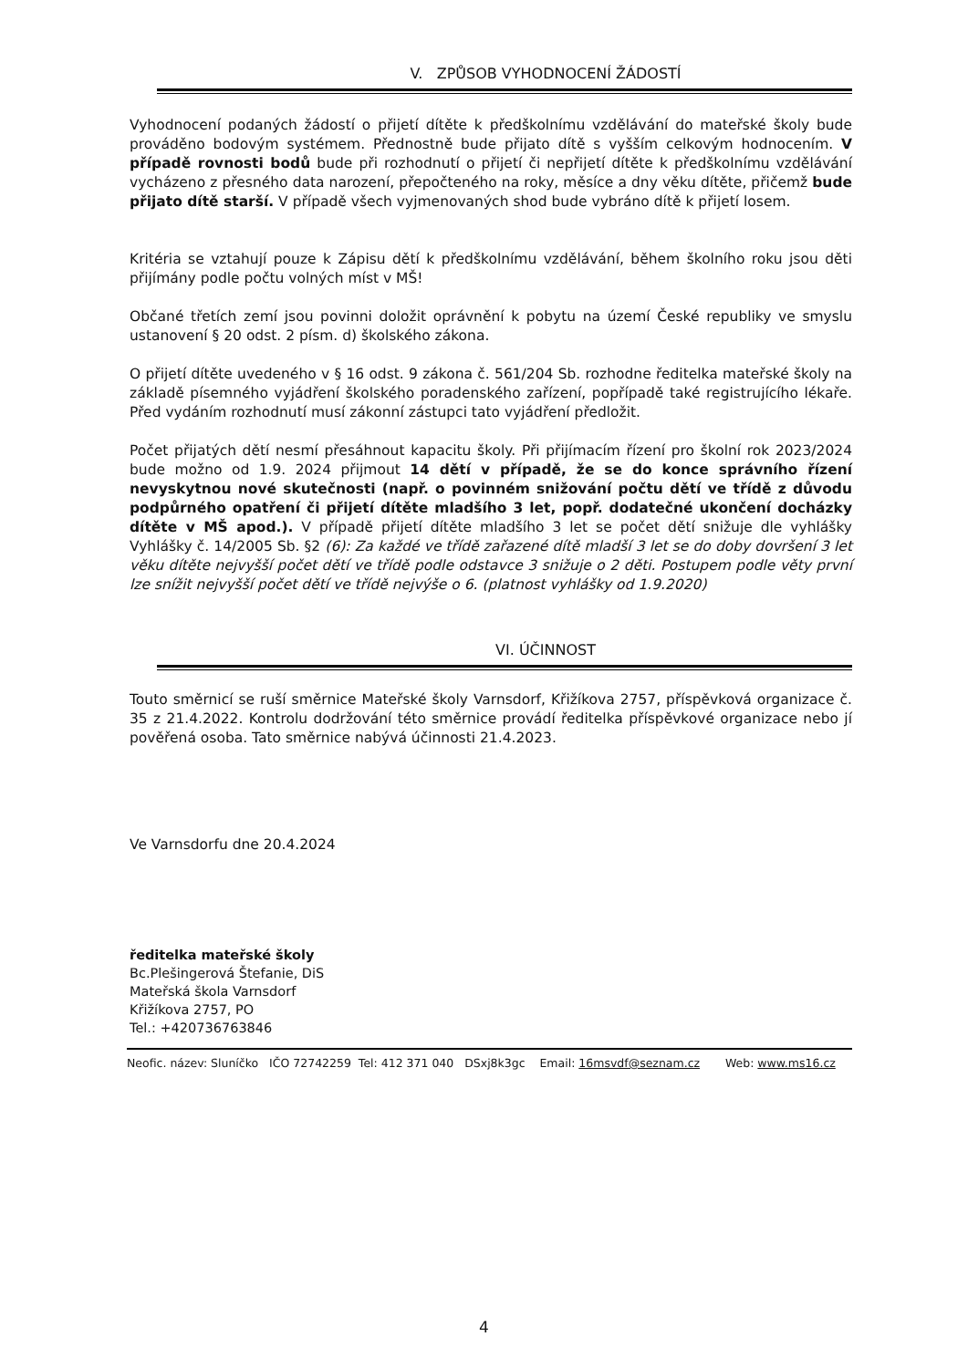V. ZPŮSOB VYHODNOCENÍ ŽÁDOSTÍ
Vyhodnocení podaných žádostí o přijetí dítěte k předškolnímu vzdělávání do mateřské školy bude prováděno bodovým systémem. Přednostně bude přijato dítě s vyšším celkovým hodnocením. V případě rovnosti bodů bude při rozhodnutí o přijetí či nepřijetí dítěte k předškolnímu vzdělávání vycházeno z přesného data narození, přepočteného na roky, měsíce a dny věku dítěte, přičemž bude přijato dítě starší. V případě všech vyjmenovaných shod bude vybráno dítě k přijetí losem.
Kritéria se vztahují pouze k Zápisu dětí k předškolnímu vzdělávání, během školního roku jsou děti přijímány podle počtu volných míst v MŠ!
Občané třetích zemí jsou povinni doložit oprávnění k pobytu na území České republiky ve smyslu ustanovení § 20 odst. 2 písm. d) školského zákona.
O přijetí dítěte uvedeného v § 16 odst. 9 zákona č. 561/204 Sb. rozhodne ředitelka mateřské školy na základě písemného vyjádření školského poradenského zařízení, popřípadě také registrujícího lékaře. Před vydáním rozhodnutí musí zákonní zástupci tato vyjádření předložit.
Počet přijatých dětí nesmí přesáhnout kapacitu školy. Při přijímacím řízení pro školní rok 2023/2024 bude možno od 1.9. 2024 přijmout 14 dětí v případě, že se do konce správního řízení nevyskytnou nové skutečnosti (např. o povinném snižování počtu dětí ve třídě z důvodu podpůrného opatření či přijetí dítěte mladšího 3 let, popř. dodatečné ukončení docházky dítěte v MŠ apod.). V případě přijetí dítěte mladšího 3 let se počet dětí snižuje dle vyhlášky Vyhlášky č. 14/2005 Sb. §2 (6): Za každé ve třídě zařazené dítě mladší 3 let se do doby dovršení 3 let věku dítěte nejvyšší počet dětí ve třídě podle odstavce 3 snižuje o 2 děti. Postupem podle věty první lze snížit nejvyšší počet dětí ve třídě nejvýše o 6. (platnost vyhlášky od 1.9.2020)
VI. ÚČINNOST
Touto směrnicí se ruší směrnice Mateřské školy Varnsdorf, Křižíkova 2757, příspěvková organizace č. 35 z 21.4.2022. Kontrolu dodržování této směrnice provádí ředitelka příspěvkové organizace nebo jí pověřená osoba. Tato směrnice nabývá účinnosti 21.4.2023.
Ve Varnsdorfu dne 20.4.2024
ředitelka mateřské školy
Bc.Plešingerová Štefanie, DiS
Mateřská škola Varnsdorf
Křižíkova 2757, PO
Tel.: +420736763846
Neofic. název: Sluníčko IČO 72742259 Tel: 412 371 040 DSxj8k3gc Email: 16msvdf@seznam.cz Web: www.ms16.cz
4